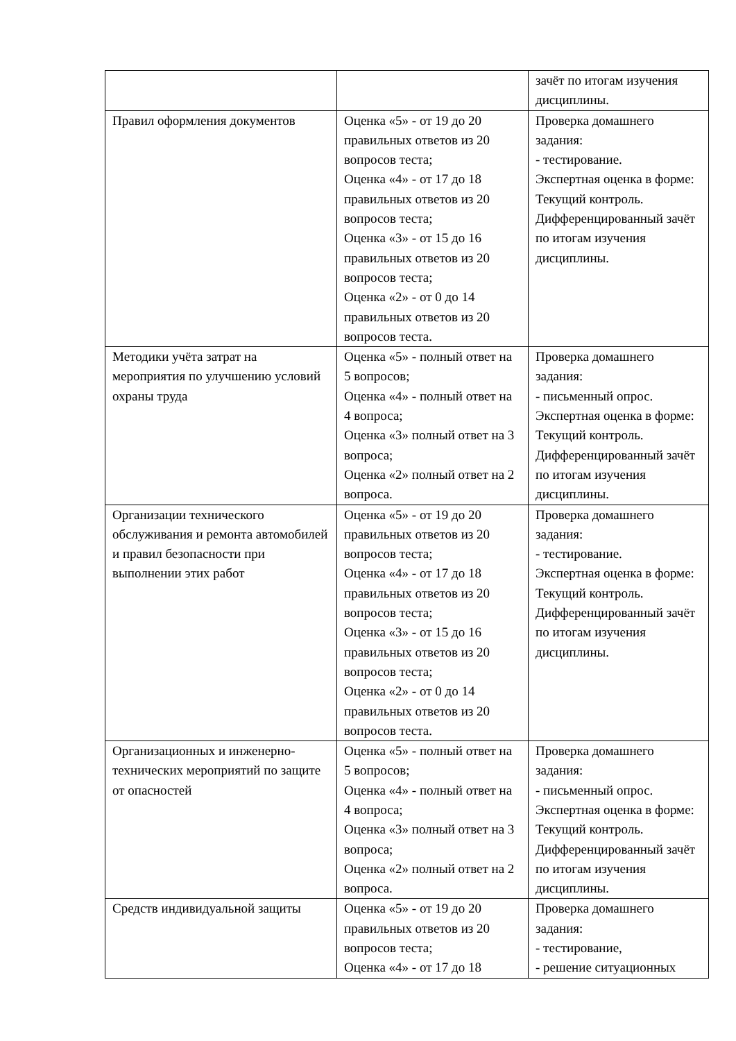| | | зачёт по итогам изучения дисциплины. |
| Правил оформления документов | Оценка «5» - от 19 до 20 правильных ответов из 20 вопросов теста; Оценка «4» - от 17 до 18 правильных ответов из 20 вопросов теста; Оценка «3» - от 15 до 16 правильных ответов из 20 вопросов теста; Оценка «2» - от 0 до 14 правильных ответов из 20 вопросов теста. | Проверка домашнего задания: - тестирование. Экспертная оценка в форме: Текущий контроль. Дифференцированный зачёт по итогам изучения дисциплины. |
| Методики учёта затрат на мероприятия по улучшению условий охраны труда | Оценка «5» - полный ответ на 5 вопросов; Оценка «4» - полный ответ на 4 вопроса; Оценка «3» полный ответ на 3 вопроса; Оценка «2» полный ответ на 2 вопроса. | Проверка домашнего задания: - письменный опрос. Экспертная оценка в форме: Текущий контроль. Дифференцированный зачёт по итогам изучения дисциплины. |
| Организации технического обслуживания и ремонта автомобилей и правил безопасности при выполнении этих работ | Оценка «5» - от 19 до 20 правильных ответов из 20 вопросов теста; Оценка «4» - от 17 до 18 правильных ответов из 20 вопросов теста; Оценка «3» - от 15 до 16 правильных ответов из 20 вопросов теста; Оценка «2» - от 0 до 14 правильных ответов из 20 вопросов теста. | Проверка домашнего задания: - тестирование. Экспертная оценка в форме: Текущий контроль. Дифференцированный зачёт по итогам изучения дисциплины. |
| Организационных и инженерно-технических мероприятий по защите от опасностей | Оценка «5» - полный ответ на 5 вопросов; Оценка «4» - полный ответ на 4 вопроса; Оценка «3» полный ответ на 3 вопроса; Оценка «2» полный ответ на 2 вопроса. | Проверка домашнего задания: - письменный опрос. Экспертная оценка в форме: Текущий контроль. Дифференцированный зачёт по итогам изучения дисциплины. |
| Средств индивидуальной защиты | Оценка «5» - от 19 до 20 правильных ответов из 20 вопросов теста; Оценка «4» - от 17 до 18 | Проверка домашнего задания: - тестирование, - решение ситуационных |